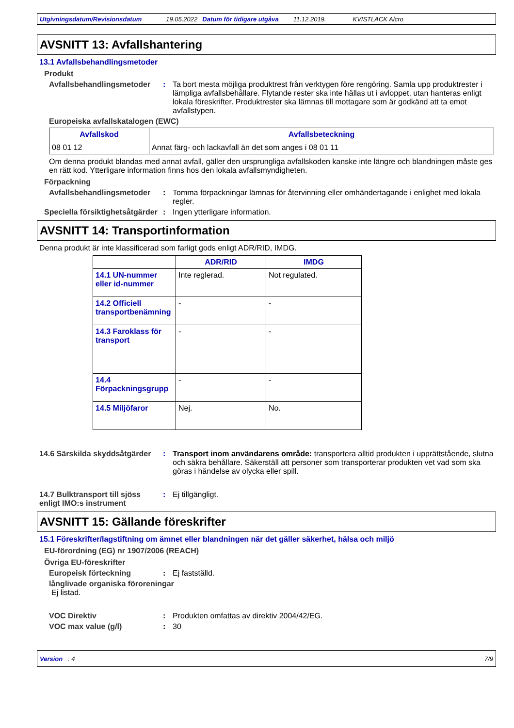Utgivningsdatum/Revisionsdatum 19.05.2022 Datum för tidigare utgåva 11.12.2019. KVISTLACK Alcro
AVSNITT 13: Avfallshantering
13.1 Avfallsbehandlingsmetoder
Produkt
Avfallsbehandlingsmetoder
: Ta bort mesta möjliga produktrest från verktygen före rengöring. Samla upp produktrester i lämpliga avfallsbehållare. Flytande rester ska inte hällas ut i avloppet, utan hanteras enligt lokala föreskrifter. Produktrester ska lämnas till mottagare som är godkänd att ta emot avfallstypen.
Europeiska avfallskatalogen (EWC)
| Avfallskod | Avfallsbeteckning |
| --- | --- |
| 08 01 12 | Annat färg- och lackavfall än det som anges i 08 01 11 |
Om denna produkt blandas med annat avfall, gäller den ursprungliga avfallskoden kanske inte längre och blandningen måste ges en rätt kod. Ytterligare information finns hos den lokala avfallsmyndigheten.
Förpackning
Avfallsbehandlingsmetoder
: Tomma förpackningar lämnas för återvinning eller omhändertagande i enlighet med lokala regler.
Speciella försiktighetsåtgärder
: Ingen ytterligare information.
AVSNITT 14: Transportinformation
Denna produkt är inte klassificerad som farligt gods enligt ADR/RID, IMDG.
| | ADR/RID | IMDG |
| --- | --- | --- |
| 14.1 UN-nummer eller id-nummer | Inte reglerad. | Not regulated. |
| 14.2 Officiell transportbenämning | - | - |
| 14.3 Faroklass för transport | - | - |
| 14.4 Förpackningsgrupp | - | - |
| 14.5 Miljöfaror | Nej. | No. |
14.6 Särskilda skyddsåtgärder
: Transport inom användarens område: transportera alltid produkten i upprättstående, slutna och säkra behållare. Säkerställ att personer som transporterar produkten vet vad som ska göras i händelse av olycka eller spill.
14.7 Bulktransport till sjöss enligt IMO:s instrument
: Ej tillgängligt.
AVSNITT 15: Gällande föreskrifter
15.1 Föreskrifter/lagstiftning om ämnet eller blandningen när det gäller säkerhet, hälsa och miljö
EU-förordning (EG) nr 1907/2006 (REACH)
Övriga EU-föreskrifter
Europeisk förteckning : Ej fastställd.
långlivade organiska föroreningar
Ej listad.
VOC Direktiv : Produkten omfattas av direktiv 2004/42/EG.
VOC max value (g/l) : 30
Version : 4 7/9